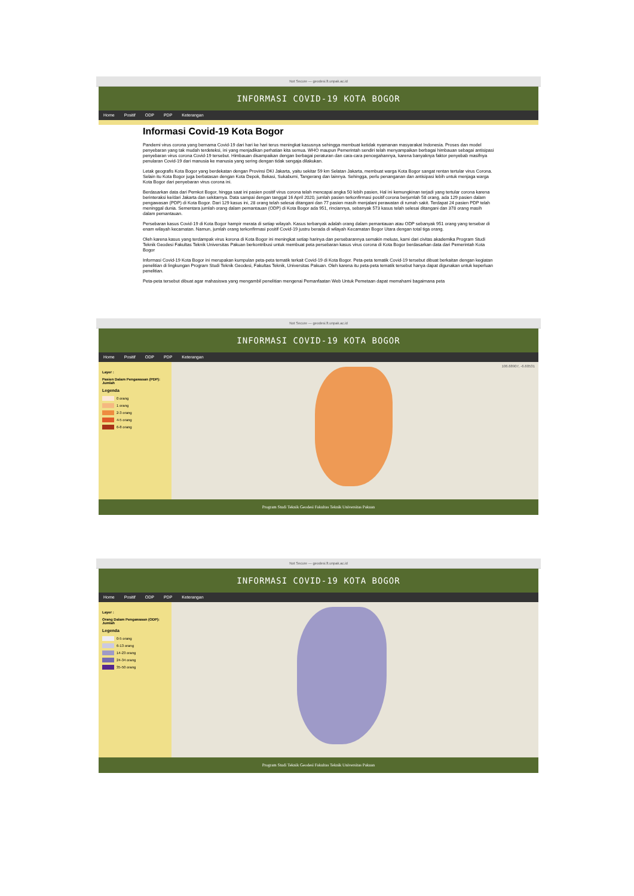Not Secure — geodesi.ft.unpak.ac.id
INFORMASI COVID-19 KOTA BOGOR
Home Positif ODP PDP Keterangan
Informasi Covid-19 Kota Bogor
Pandemi virus corona yang bernama Covid-19 dari hari ke hari terus meningkat kasusnya sehingga membuat ketidak nyamanan masyarakat Indonesia. Proses dan model penyebaran yang tak mudah terdeteksi, ini yang menjadikan perhatian kita semua. WHO maupun Pemerintah sendiri telah menyampaikan berbagai himbauan sebagai antisipasi penyebaran virus corona Covid-19 tersebut. Himbauan disampaikan dengan berbagai peraturan dan cara-cara pencegahannya, karena banyaknya faktor penyebab masifnya penularan Covid-19 dari manusia ke manusia yang sering dengan tidak sengaja dilakukan.
Letak geografis Kota Bogor yang berdekatan dengan Provinsi DKI Jakarta, yaitu sekitar 59 km Selatan Jakarta, membuat warga Kota Bogor sangat rentan tertular virus Corona. Selain itu Kota Bogor juga berbatasan dengan Kota Depok, Bekasi, Sukabumi, Tangerang dan lainnya. Sehingga, perlu penanganan dan antisipasi lebih untuk menjaga warga Kota Bogor dari penyebaran virus corona ini.
Berdasarkan data dari Pemkot Bogor, hingga saat ini pasien positif virus corona telah mencapai angka 50 lebih pasien, Hal ini kemungkinan terjadi yang tertular corona karena berinteraksi ke/dari Jakarta dan sekitarnya. Data sampai dengan tanggal 16 April 2020, jumlah pasien terkonfirmasi positif corona berjumlah 58 orang, ada 129 pasien dalam pengawasan (PDP) di Kota Bogor. Dari 129 kasus ini, 28 orang telah selesai ditangani dan 77 pasien masih menjalani perawatan di rumah sakit. Terdapat 24 pasien PDP telah meninggal dunia. Sementara jumlah orang dalam pemantauan (ODP) di Kota Bogor ada 951, rinciannya, sebanyak 573 kasus telah selesai ditangani dan 378 orang masih dalam pemantauan.
Persebaran kasus Covid-19 di Kota Bogor hampir merata di setiap wilayah. Kasus terbanyak adalah orang dalam pemantauan atau ODP sebanyak 951 orang yang tersebar di enam wilayah kecamatan. Namun, jumlah orang terkonfirmasi positif Covid-19 justru berada di wilayah Kecamatan Bogor Utara dengan total tiga orang.
Oleh karena kasus yang terdampak virus korona di Kota Bogor ini meningkat setiap harinya dan persebarannya semakin meluas, kami dari civitas akademika Program Studi Teknik Geodesi Fakultas Teknik Universitas Pakuan berkontribusi untuk membuat peta persebaran kasus virus corona di Kota Bogor berdasarkan data dari Pemerintah Kota Bogor
Informasi Covid-19 Kota Bogor ini merupakan kumpulan peta-peta tematik terkait Covid-19 di Kota Bogor. Peta-peta tematik Covid-19 tersebut dibuat berkaitan dengan kegiatan penelitian di lingkungan Program Studi Teknik Geodesi, Fakultas Teknik, Universitas Pakuan. Oleh karena itu peta-peta tematik tersebut hanya dapat digunakan untuk keperluan penelitian.
Peta-peta tersebut dibuat agar mahasiswa yang mengambil penelitian mengenai Pemanfaatan Web Untuk Pemetaan dapat memahami bagaimana peta
Not Secure — geodesi.ft.unpak.ac.id
INFORMASI COVID-19 KOTA BOGOR
Home Positif ODP PDP Keterangan
Layer :
Pasien Dalam Pengawasan (PDP): Jumlah
Legenda
0 orang
1 orang
2-3 orang
4-5 orang
6-8 orang
106.68907, -6.60531
Program Studi Teknik Geodesi Fakultas Teknik Universitas Pakuan
Not Secure — geodesi.ft.unpak.ac.id
INFORMASI COVID-19 KOTA BOGOR
Home Positif ODP PDP Keterangan
Layer :
Orang Dalam Pengawasan (ODP): Jumlah
Legenda
0-5 orang
6-13 orang
14-23 orang
24-34 orang
35-50 orang
Program Studi Teknik Geodesi Fakultas Teknik Universitas Pakuan